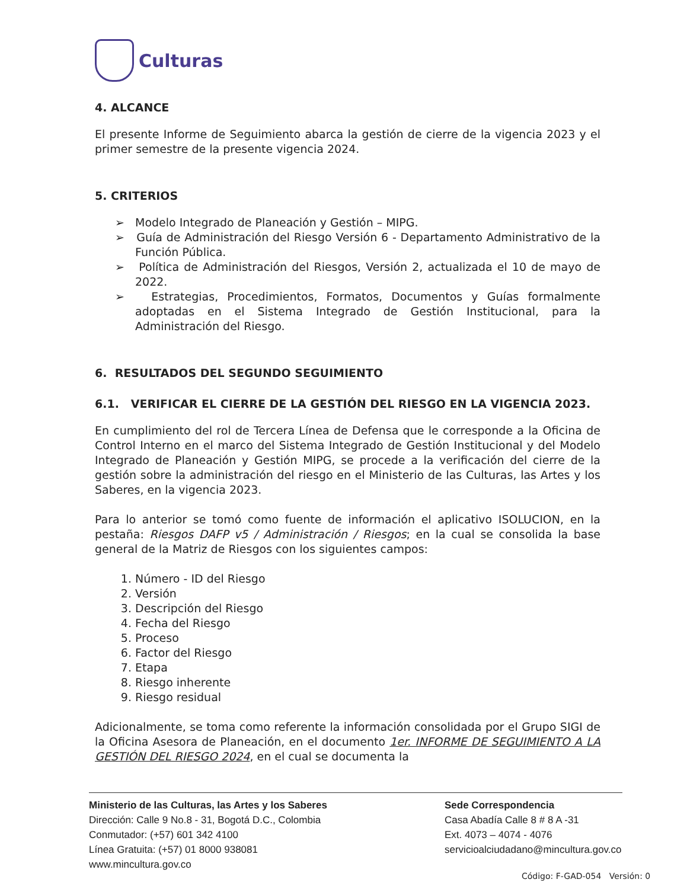Culturas
4. ALCANCE
El presente Informe de Seguimiento abarca la gestión de cierre de la vigencia 2023 y el primer semestre de la presente vigencia 2024.
5. CRITERIOS
➢ Modelo Integrado de Planeación y Gestión – MIPG.
➢ Guía de Administración del Riesgo Versión 6 - Departamento Administrativo de la Función Pública.
➢ Política de Administración del Riesgos, Versión 2, actualizada el 10 de mayo de 2022.
➢ Estrategias, Procedimientos, Formatos, Documentos y Guías formalmente adoptadas en el Sistema Integrado de Gestión Institucional, para la Administración del Riesgo.
6. RESULTADOS DEL SEGUNDO SEGUIMIENTO
6.1. VERIFICAR EL CIERRE DE LA GESTIÓN DEL RIESGO EN LA VIGENCIA 2023.
En cumplimiento del rol de Tercera Línea de Defensa que le corresponde a la Oficina de Control Interno en el marco del Sistema Integrado de Gestión Institucional y del Modelo Integrado de Planeación y Gestión MIPG, se procede a la verificación del cierre de la gestión sobre la administración del riesgo en el Ministerio de las Culturas, las Artes y los Saberes, en la vigencia 2023.
Para lo anterior se tomó como fuente de información el aplicativo ISOLUCION, en la pestaña: Riesgos DAFP v5 / Administración / Riesgos; en la cual se consolida la base general de la Matriz de Riesgos con los siguientes campos:
1. Número - ID del Riesgo
2. Versión
3. Descripción del Riesgo
4. Fecha del Riesgo
5. Proceso
6. Factor del Riesgo
7. Etapa
8. Riesgo inherente
9. Riesgo residual
Adicionalmente, se toma como referente la información consolidada por el Grupo SIGI de la Oficina Asesora de Planeación, en el documento 1er. INFORME DE SEGUIMIENTO A LA GESTIÓN DEL RIESGO 2024, en el cual se documenta la
Ministerio de las Culturas, las Artes y los Saberes
Dirección: Calle 9 No.8 - 31, Bogotá D.C., Colombia
Conmutador: (+57) 601 342 4100
Línea Gratuita: (+57) 01 8000 938081
www.mincultura.gov.co
Sede Correspondencia
Casa Abadía Calle 8 # 8 A -31
Ext. 4073 – 4074 - 4076
servicioalciudadano@mincultura.gov.co
Código: F-GAD-054 Versión: 0